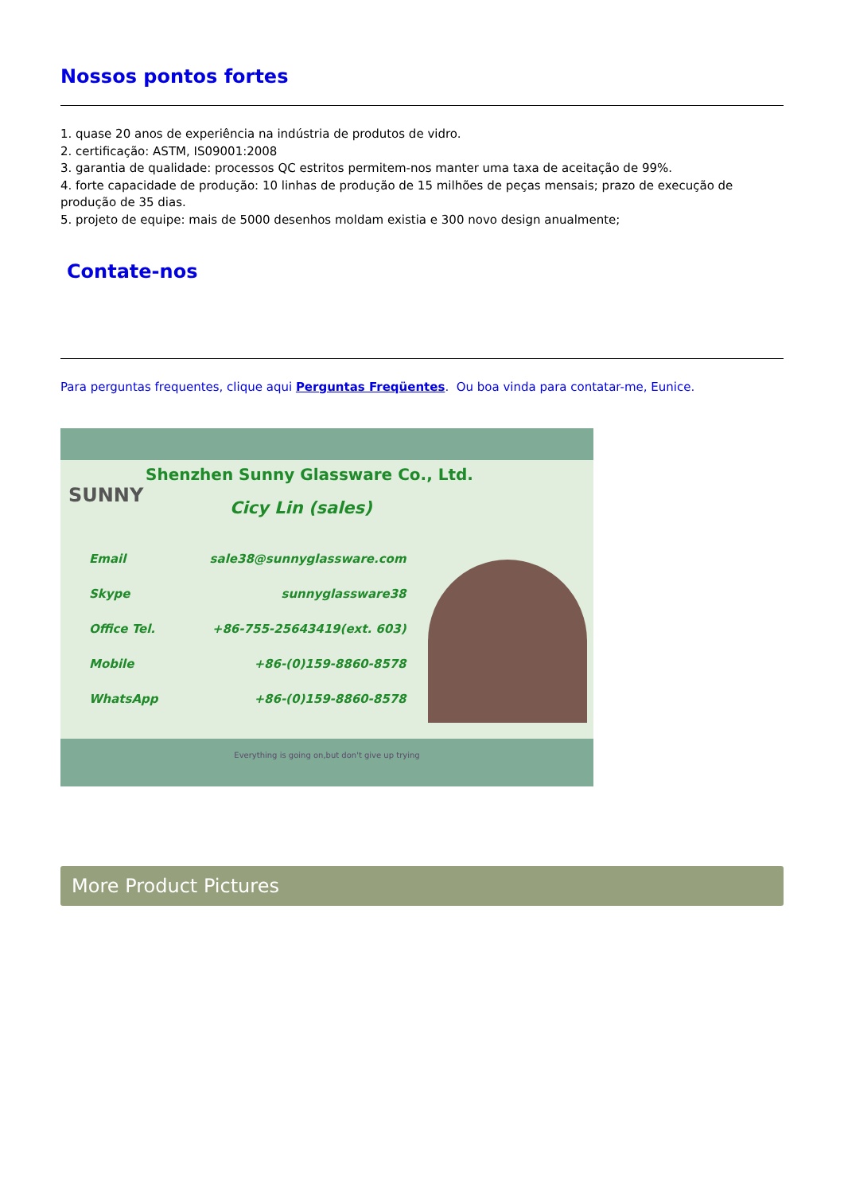Nossos pontos fortes
1. quase 20 anos de experiência na indústria de produtos de vidro.
2. certificação: ASTM, IS09001:2008
3. garantia de qualidade: processos QC estritos permitem-nos manter uma taxa de aceitação de 99%.
4. forte capacidade de produção: 10 linhas de produção de 15 milhões de peças mensais; prazo de execução de produção de 35 dias.
5. projeto de equipe: mais de 5000 desenhos moldam existia e 300 novo design anualmente;
Contate-nos
Para perguntas frequentes, clique aqui Perguntas Freqüentes. Ou boa vinda para contatar-me, Eunice.
Shenzhen Sunny Glassware Co., Ltd.
SUNNY
Cicy Lin (sales)
| Email | sale38@sunnyglassware.com |
| Skype | sunnyglassware38 |
| Office Tel. | +86-755-25643419(ext. 603) |
| Mobile | +86-(0)159-8860-8578 |
| WhatsApp | +86-(0)159-8860-8578 |
Everything is going on,but don't give up trying
More Product Pictures